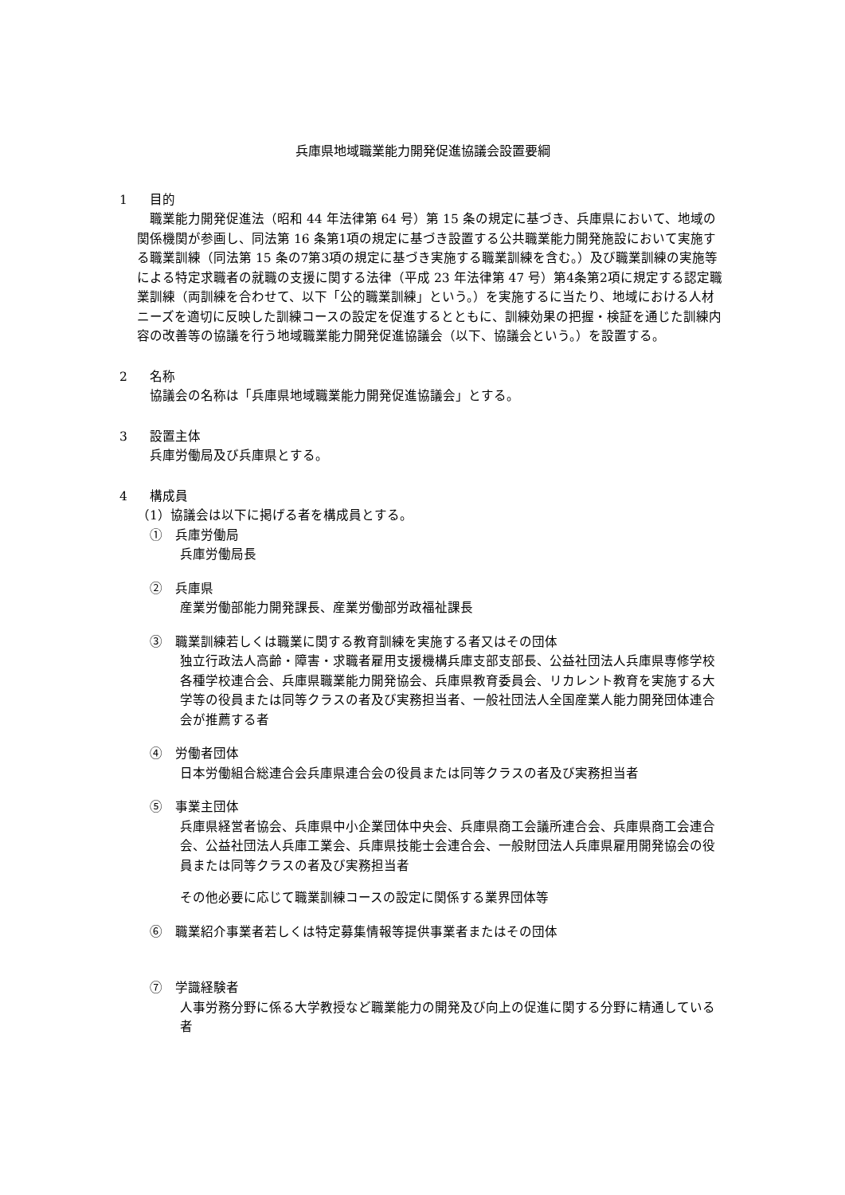兵庫県地域職業能力開発促進協議会設置要綱
1 目的
　職業能力開発促進法（昭和 44 年法律第 64 号）第 15 条の規定に基づき、兵庫県において、地域の関係機関が参画し、同法第 16 条第1項の規定に基づき設置する公共職業能力開発施設において実施する職業訓練（同法第 15 条の7第3項の規定に基づき実施する職業訓練を含む。）及び職業訓練の実施等による特定求職者の就職の支援に関する法律（平成 23 年法律第 47 号）第4条第2項に規定する認定職業訓練（両訓練を合わせて、以下「公的職業訓練」という。）を実施するに当たり、地域における人材ニーズを適切に反映した訓練コースの設定を促進するとともに、訓練効果の把握・検証を通じた訓練内容の改善等の協議を行う地域職業能力開発促進協議会（以下、協議会という。）を設置する。
2 名称
協議会の名称は「兵庫県地域職業能力開発促進協議会」とする。
3 設置主体
兵庫労働局及び兵庫県とする。
4 構成員
（1）協議会は以下に掲げる者を構成員とする。
①　兵庫労働局
兵庫労働局長
②　兵庫県
産業労働部能力開発課長、産業労働部労政福祉課長
③　職業訓練若しくは職業に関する教育訓練を実施する者又はその団体
独立行政法人高齢・障害・求職者雇用支援機構兵庫支部支部長、公益社団法人兵庫県専修学校各種学校連合会、兵庫県職業能力開発協会、兵庫県教育委員会、リカレント教育を実施する大学等の役員または同等クラスの者及び実務担当者、一般社団法人全国産業人能力開発団体連合会が推薦する者
④　労働者団体
日本労働組合総連合会兵庫県連合会の役員または同等クラスの者及び実務担当者
⑤　事業主団体
兵庫県経営者協会、兵庫県中小企業団体中央会、兵庫県商工会議所連合会、兵庫県商工会連合会、公益社団法人兵庫工業会、兵庫県技能士会連合会、一般財団法人兵庫県雇用開発協会の役員または同等クラスの者及び実務担当者
その他必要に応じて職業訓練コースの設定に関係する業界団体等
⑥　職業紹介事業者若しくは特定募集情報等提供事業者またはその団体
⑦　学識経験者
人事労務分野に係る大学教授など職業能力の開発及び向上の促進に関する分野に精通している者